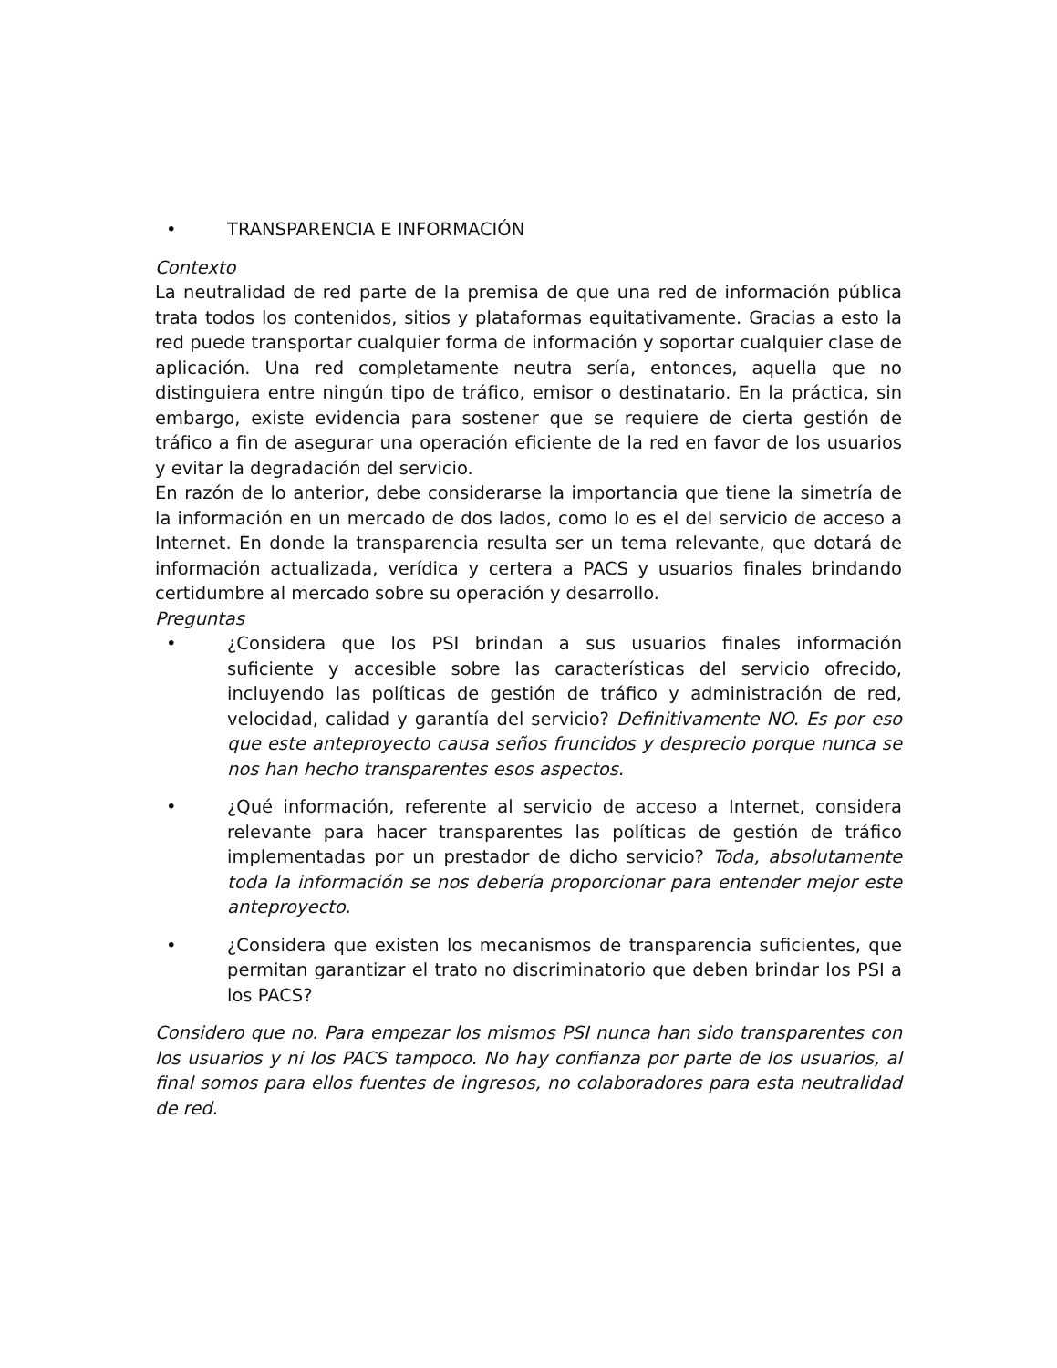• TRANSPARENCIA E INFORMACIÓN
Contexto
La neutralidad de red parte de la premisa de que una red de información pública trata todos los contenidos, sitios y plataformas equitativamente. Gracias a esto la red puede transportar cualquier forma de información y soportar cualquier clase de aplicación. Una red completamente neutra sería, entonces, aquella que no distinguiera entre ningún tipo de tráfico, emisor o destinatario. En la práctica, sin embargo, existe evidencia para sostener que se requiere de cierta gestión de tráfico a fin de asegurar una operación eficiente de la red en favor de los usuarios y evitar la degradación del servicio.
En razón de lo anterior, debe considerarse la importancia que tiene la simetría de la información en un mercado de dos lados, como lo es el del servicio de acceso a Internet. En donde la transparencia resulta ser un tema relevante, que dotará de información actualizada, verídica y certera a PACS y usuarios finales brindando certidumbre al mercado sobre su operación y desarrollo.
Preguntas
• ¿Considera que los PSI brindan a sus usuarios finales información suficiente y accesible sobre las características del servicio ofrecido, incluyendo las políticas de gestión de tráfico y administración de red, velocidad, calidad y garantía del servicio? Definitivamente NO. Es por eso que este anteproyecto causa seños fruncidos y desprecio porque nunca se nos han hecho transparentes esos aspectos.
• ¿Qué información, referente al servicio de acceso a Internet, considera relevante para hacer transparentes las políticas de gestión de tráfico implementadas por un prestador de dicho servicio? Toda, absolutamente toda la información se nos debería proporcionar para entender mejor este anteproyecto.
• ¿Considera que existen los mecanismos de transparencia suficientes, que permitan garantizar el trato no discriminatorio que deben brindar los PSI a los PACS?
Considero que no. Para empezar los mismos PSI nunca han sido transparentes con los usuarios y ni los PACS tampoco. No hay confianza por parte de los usuarios, al final somos para ellos fuentes de ingresos, no colaboradores para esta neutralidad de red.